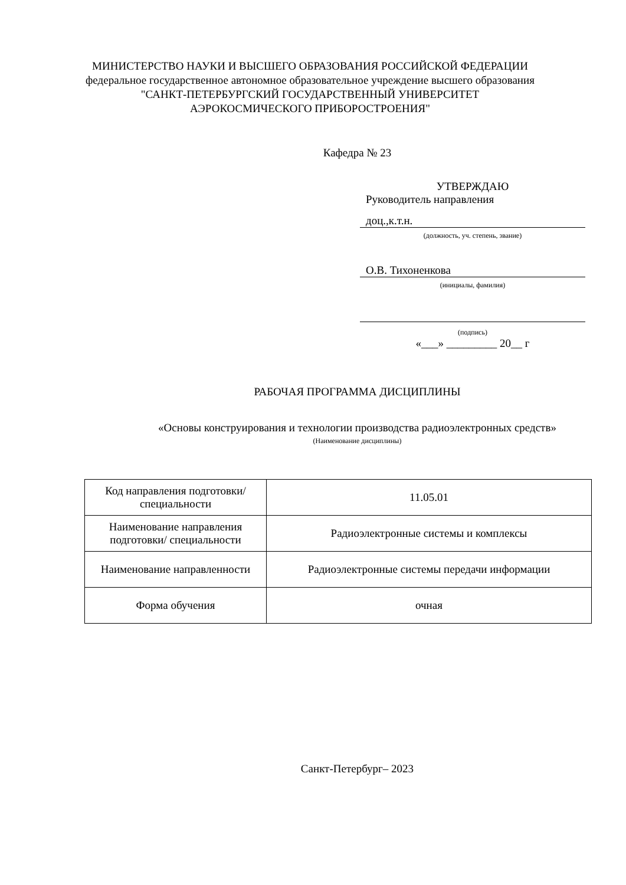МИНИСТЕРСТВО НАУКИ И ВЫСШЕГО ОБРАЗОВАНИЯ РОССИЙСКОЙ ФЕДЕРАЦИИ
федеральное государственное автономное образовательное учреждение высшего образования
"САНКТ-ПЕТЕРБУРГСКИЙ ГОСУДАРСТВЕННЫЙ УНИВЕРСИТЕТ АЭРОКОСМИЧЕСКОГО ПРИБОРОСТРОЕНИЯ"
Кафедра № 23
УТВЕРЖДАЮ
Руководитель направления
доц.,к.т.н.
(должность, уч. степень, звание)
О.В. Тихоненкова
(инициалы, фамилия)
(подпись)
«___» _________ 20__ г
РАБОЧАЯ ПРОГРАММА ДИСЦИПЛИНЫ
«Основы конструирования и технологии производства радиоэлектронных средств»
(Наименование дисциплины)
| Код направления подготовки/ специальности | 11.05.01 |
| Наименование направления подготовки/ специальности | Радиоэлектронные системы и комплексы |
| Наименование направленности | Радиоэлектронные системы передачи информации |
| Форма обучения | очная |
Санкт-Петербург– 2023